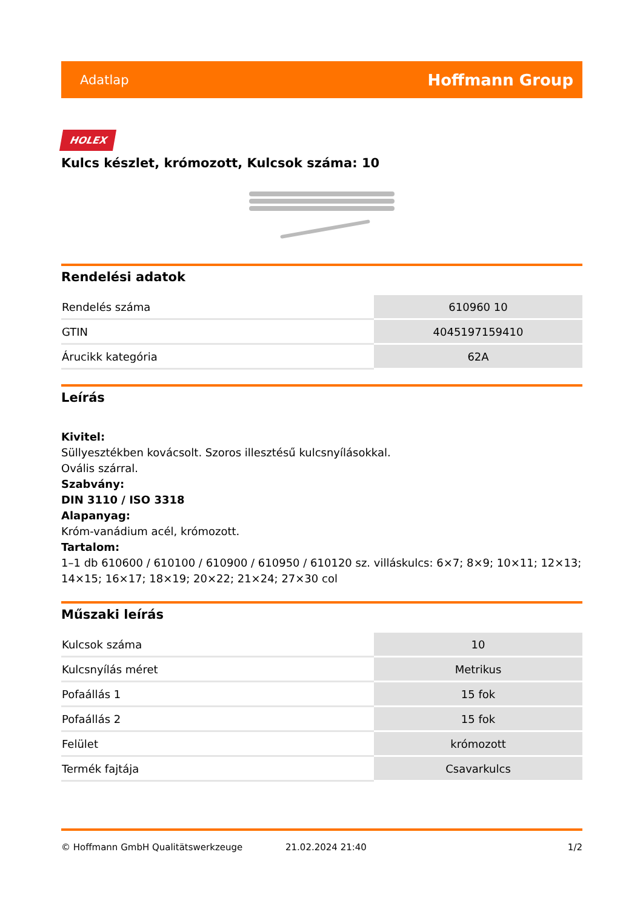Adatlap Hoffmann Group
HOLEX
Kulcs készlet, krómozott, Kulcsok száma: 10
Rendelési adatok
| Rendelés száma | 610960 10 |
| GTIN | 4045197159410 |
| Árucikk kategória | 62A |
Leírás
Kivitel:
Süllyesztékben kovácsolt. Szoros illesztésű kulcsnyílásokkal.
Ovális szárral.
Szabvány:
DIN 3110 / ISO 3318
Alapanyag:
Króm-vanádium acél, krómozott.
Tartalom:
1–1 db 610600 / 610100 / 610900 / 610950 / 610120 sz. villáskulcs: 6×7; 8×9; 10×11; 12×13; 14×15; 16×17; 18×19; 20×22; 21×24; 27×30 col
Műszaki leírás
| Kulcsok száma | 10 |
| Kulcsnyílás méret | Metrikus |
| Pofaállás 1 | 15 fok |
| Pofaállás 2 | 15 fok |
| Felület | krómozott |
| Termék fajtája | Csavarkulcs |
© Hoffmann GmbH Qualitätswerkzeuge 21.02.2024 21:40 1/2